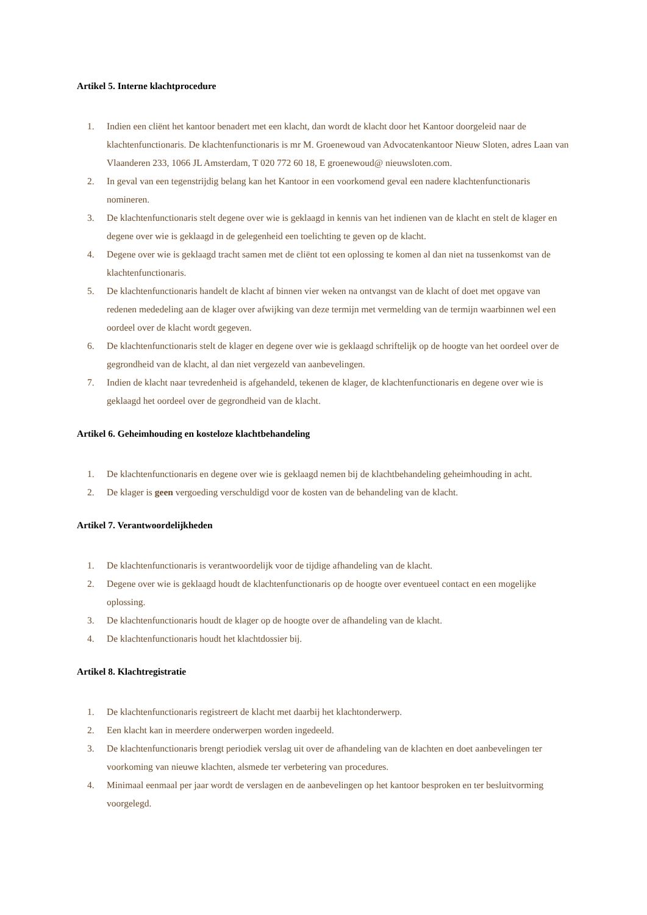Artikel 5. Interne klachtprocedure
1. Indien een cliënt het kantoor benadert met een klacht, dan wordt de klacht door het Kantoor doorgeleid naar de klachtenfunctionaris. De klachtenfunctionaris is mr M. Groenewoud van Advocatenkantoor Nieuw Sloten, adres Laan van Vlaanderen 233, 1066 JL Amsterdam, T 020 772 60 18, E groenewoud@ nieuwsloten.com.
2. In geval van een tegenstrijdig belang kan het Kantoor in een voorkomend geval een nadere klachtenfunctionaris nomineren.
3. De klachtenfunctionaris stelt degene over wie is geklaagd in kennis van het indienen van de klacht en stelt de klager en degene over wie is geklaagd in de gelegenheid een toelichting te geven op de klacht.
4. Degene over wie is geklaagd tracht samen met de cliënt tot een oplossing te komen al dan niet na tussenkomst van de klachtenfunctionaris.
5. De klachtenfunctionaris handelt de klacht af binnen vier weken na ontvangst van de klacht of doet met opgave van redenen mededeling aan de klager over afwijking van deze termijn met vermelding van de termijn waarbinnen wel een oordeel over de klacht wordt gegeven.
6. De klachtenfunctionaris stelt de klager en degene over wie is geklaagd schriftelijk op de hoogte van het oordeel over de gegrondheid van de klacht, al dan niet vergezeld van aanbevelingen.
7. Indien de klacht naar tevredenheid is afgehandeld, tekenen de klager, de klachtenfunctionaris en degene over wie is geklaagd het oordeel over de gegrondheid van de klacht.
Artikel 6. Geheimhouding en kosteloze klachtbehandeling
1. De klachtenfunctionaris en degene over wie is geklaagd nemen bij de klachtbehandeling geheimhouding in acht.
2. De klager is geen vergoeding verschuldigd voor de kosten van de behandeling van de klacht.
Artikel 7. Verantwoordelijkheden
1. De klachtenfunctionaris is verantwoordelijk voor de tijdige afhandeling van de klacht.
2. Degene over wie is geklaagd houdt de klachtenfunctionaris op de hoogte over eventueel contact en een mogelijke oplossing.
3. De klachtenfunctionaris houdt de klager op de hoogte over de afhandeling van de klacht.
4. De klachtenfunctionaris houdt het klachtdossier bij.
Artikel 8. Klachtregistratie
1. De klachtenfunctionaris registreert de klacht met daarbij het klachtonderwerp.
2. Een klacht kan in meerdere onderwerpen worden ingedeeld.
3. De klachtenfunctionaris brengt periodiek verslag uit over de afhandeling van de klachten en doet aanbevelingen ter voorkoming van nieuwe klachten, alsmede ter verbetering van procedures.
4. Minimaal eenmaal per jaar wordt de verslagen en de aanbevelingen op het kantoor besproken en ter besluitvorming voorgelegd.